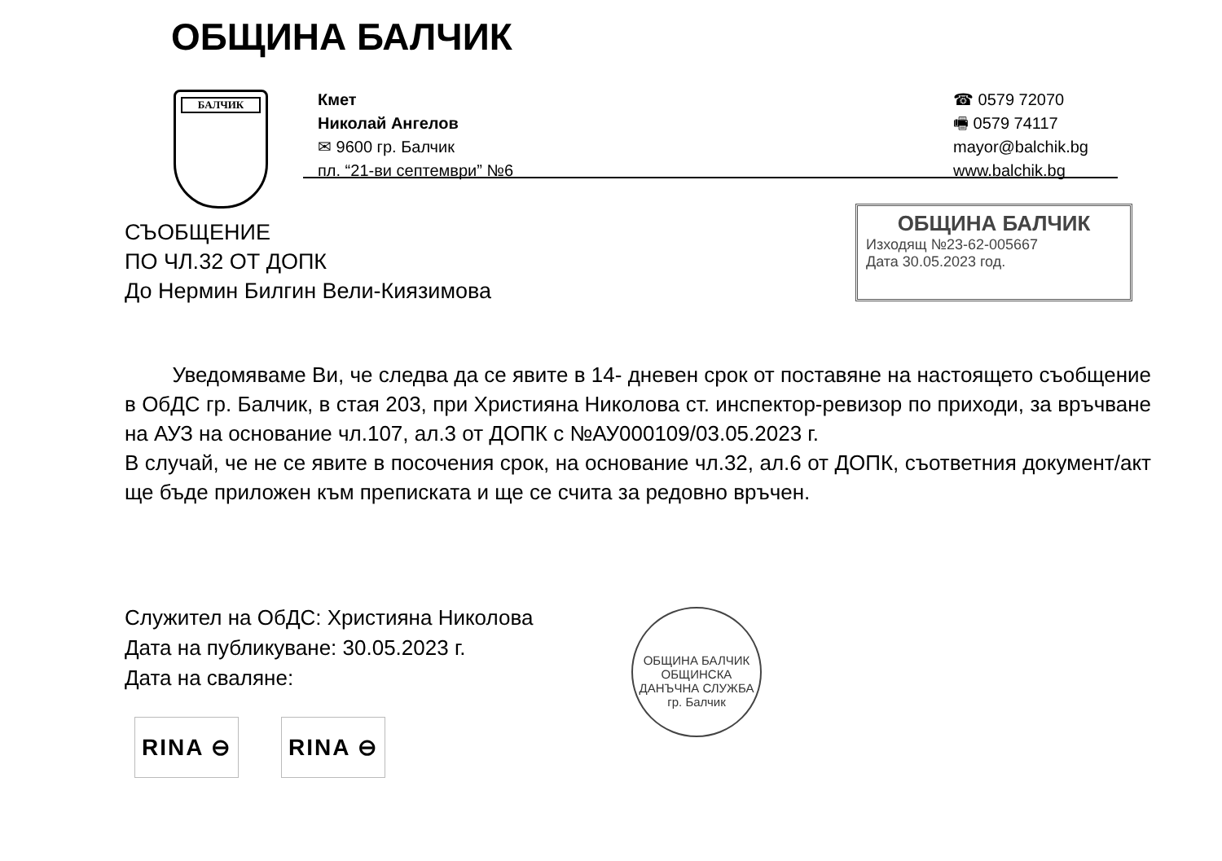ОБЩИНА БАЛЧИК
БАЛЧИК
Кмет
Николай Ангелов
✉ 9600 гр. Балчик
пл. “21-ви септември” №6
☎ 0579 72070
🖷 0579 74117
mayor@balchik.bg
www.balchik.bg
СЪОБЩЕНИЕ
ПО ЧЛ.32 ОТ ДОПК
До Нермин Билгин Вели-Киязимова
ОБЩИНА БАЛЧИК
Изходящ №23-62-005667
Дата 30.05.2023 год.
Уведомяваме Ви, че следва да се явите в 14- дневен срок от поставяне на настоящето съобщение в ОбДС гр. Балчик, в стая 203, при Християна Николова ст. инспектор-ревизор по приходи, за връчване на АУЗ на основание чл.107, ал.3 от ДОПК с №АУ000109/03.05.2023 г.
В случай, че не се явите в посочения срок, на основание чл.32, ал.6 от ДОПК, съответния документ/акт ще бъде приложен към преписката и ще се счита за редовно връчен.
Служител на ОбДС: Християна Николова
Дата на публикуване: 30.05.2023 г.
Дата на сваляне:
ОБЩИНА БАЛЧИК
ОБЩИНСКА ДАНЪЧНА СЛУЖБА
гр. Балчик
RINA ⊖ RINA ⊖